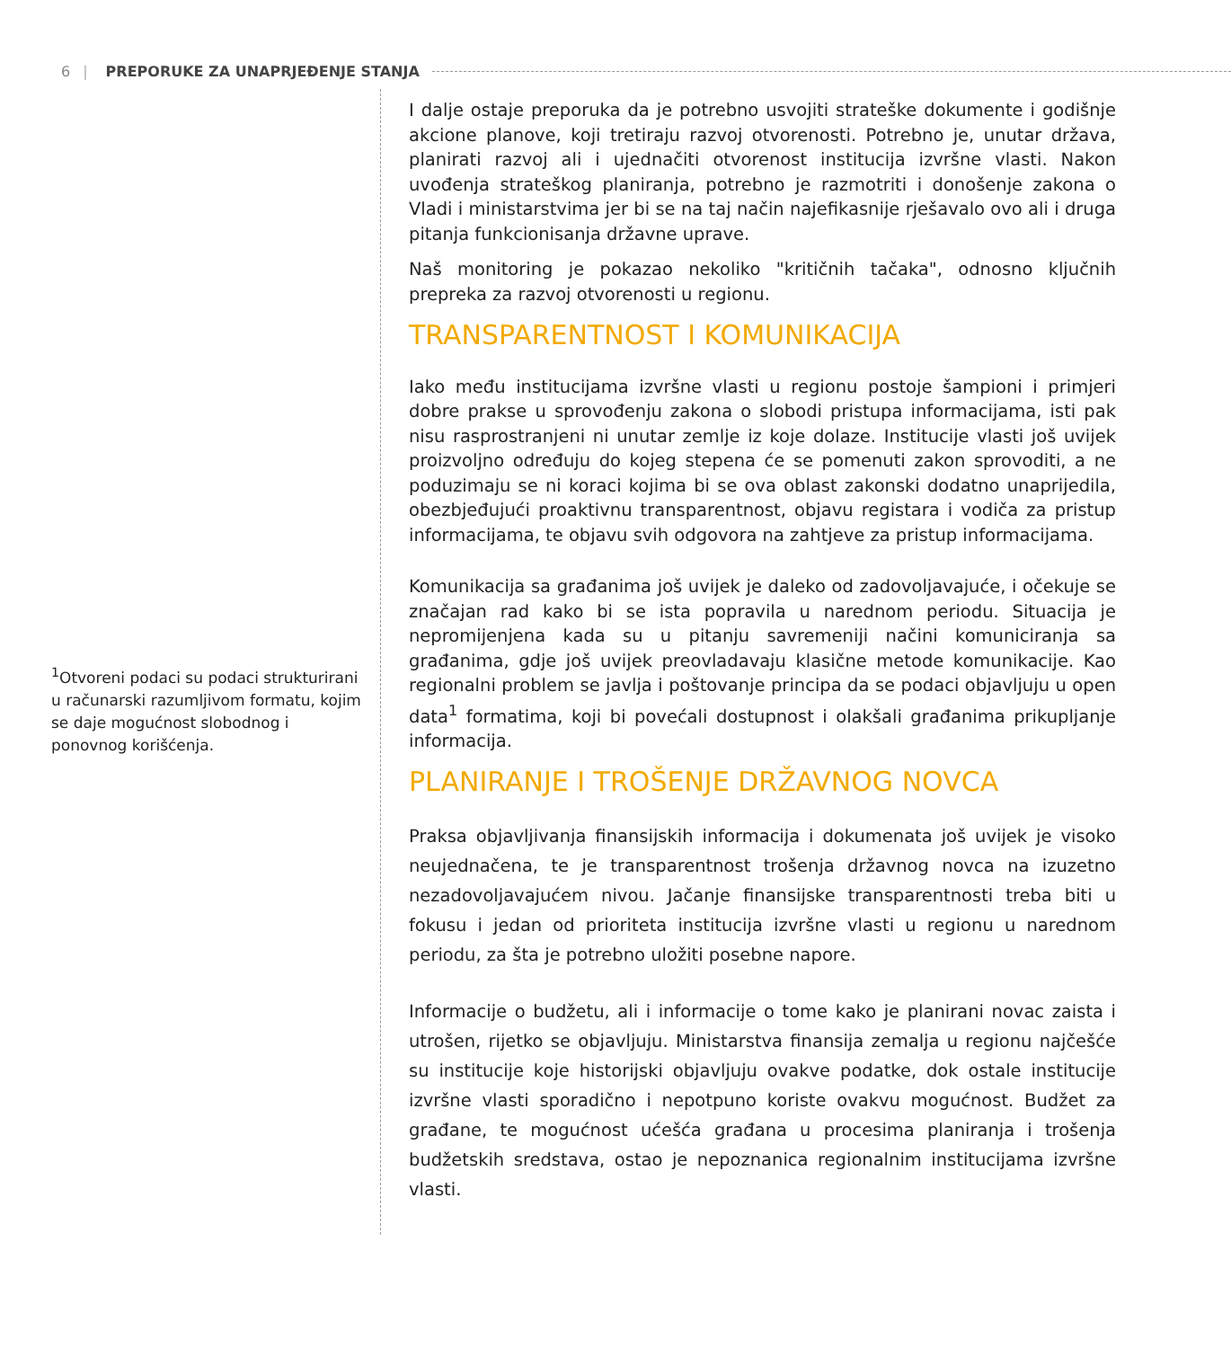6 | PREPORUKE ZA UNAPRJEĐENJE STANJA
<sup>1</sup> Otvoreni podaci su podaci strukturirani u računarski razumljivom formatu, kojim se daje mogućnost slobodnog i ponovnog korišćenja.
I dalje ostaje preporuka da je potrebno usvojiti strateške dokumente i godišnje akcione planove, koji tretiraju razvoj otvorenosti. Potrebno je, unutar država, planirati razvoj ali i ujednačiti otvorenost institucija izvršne vlasti. Nakon uvođenja strateškog planiranja, potrebno je razmotriti i donošenje zakona o Vladi i ministarstvima jer bi se na taj način najefikasnije rješavalo ovo ali i druga pitanja funkcionisanja državne uprave.
Naš monitoring je pokazao nekoliko "kritičnih tačaka", odnosno ključnih prepreka za razvoj otvorenosti u regionu.
TRANSPARENTNOST I KOMUNIKACIJA
Iako među institucijama izvršne vlasti u regionu postoje šampioni i primjeri dobre prakse u sprovođenju zakona o slobodi pristupa informacijama, isti pak nisu rasprostranjeni ni unutar zemlje iz koje dolaze. Institucije vlasti još uvijek proizvoljno određuju do kojeg stepena će se pomenuti zakon sprovoditi, a ne poduzimaju se ni koraci kojima bi se ova oblast zakonski dodatno unaprijedila, obezbjeđujući proaktivnu transparentnost, objavu registara i vodiča za pristup informacijama, te objavu svih odgovora na zahtjeve za pristup informacijama.
Komunikacija sa građanima još uvijek je daleko od zadovoljavajuće, i očekuje se značajan rad kako bi se ista popravila u narednom periodu. Situacija je nepromijenjena kada su u pitanju savremeniji načini komuniciranja sa građanima, gdje još uvijek preovladavaju klasične metode komunikacije. Kao regionalni problem se javlja i poštovanje principa da se podaci objavljuju u open data<sup>1</sup> formatima, koji bi povećali dostupnost i olakšali građanima prikupljanje informacija.
PLANIRANJE I TROŠENJE DRŽAVNOG NOVCA
Praksa objavljivanja finansijskih informacija i dokumenata još uvijek je visoko neujednačena, te je transparentnost trošenja državnog novca na izuzetno nezadovoljavajućem nivou. Jačanje finansijske transparentnosti treba biti u fokusu i jedan od prioriteta institucija izvršne vlasti u regionu u narednom periodu, za šta je potrebno uložiti posebne napore.
Informacije o budžetu, ali i informacije o tome kako je planirani novac zaista i utrošen, rijetko se objavljuju. Ministarstva finansija zemalja u regionu najčešće su institucije koje historijski objavljuju ovakve podatke, dok ostale institucije izvršne vlasti sporadično i nepotpuno koriste ovakvu mogućnost. Budžet za građane, te mogućnost ućešća građana u procesima planiranja i trošenja budžetskih sredstava, ostao je nepoznanica regionalnim institucijama izvršne vlasti.